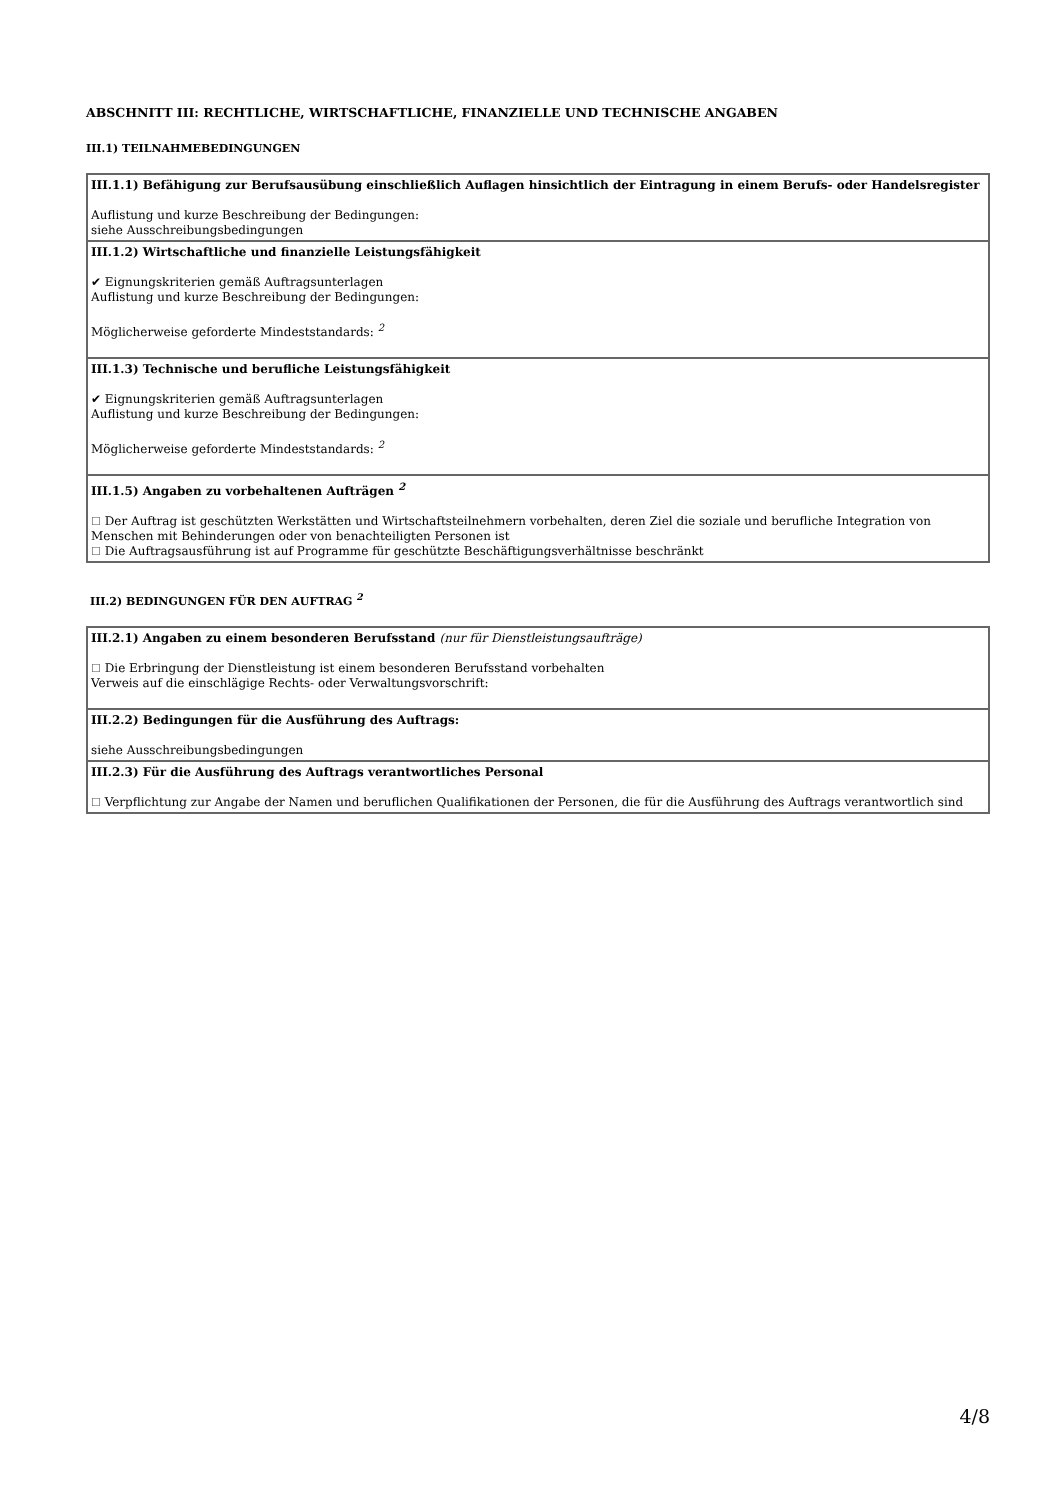ABSCHNITT III: RECHTLICHE, WIRTSCHAFTLICHE, FINANZIELLE UND TECHNISCHE ANGABEN
III.1) TEILNAHMEBEDINGUNGEN
III.1.1) Befähigung zur Berufsausübung einschließlich Auflagen hinsichtlich der Eintragung in einem Berufs- oder Handelsregister
Auflistung und kurze Beschreibung der Bedingungen:
siehe Ausschreibungsbedingungen
III.1.2) Wirtschaftliche und finanzielle Leistungsfähigkeit
✔ Eignungskriterien gemäß Auftragsunterlagen
Auflistung und kurze Beschreibung der Bedingungen:
Möglicherweise geforderte Mindeststandards: <sup>2</sup>
III.1.3) Technische und berufliche Leistungsfähigkeit
✔ Eignungskriterien gemäß Auftragsunterlagen
Auflistung und kurze Beschreibung der Bedingungen:
Möglicherweise geforderte Mindeststandards: <sup>2</sup>
III.1.5) Angaben zu vorbehaltenen Aufträgen <sup>2</sup>
☐ Der Auftrag ist geschützten Werkstätten und Wirtschaftsteilnehmern vorbehalten, deren Ziel die soziale und berufliche Integration von Menschen mit Behinderungen oder von benachteiligten Personen ist
☐ Die Auftragsausführung ist auf Programme für geschützte Beschäftigungsverhältnisse beschränkt
III.2) BEDINGUNGEN FÜR DEN AUFTRAG <sup>2</sup>
III.2.1) Angaben zu einem besonderen Berufsstand (nur für Dienstleistungsaufträge)
☐ Die Erbringung der Dienstleistung ist einem besonderen Berufsstand vorbehalten
Verweis auf die einschlägige Rechts- oder Verwaltungsvorschrift:
III.2.2) Bedingungen für die Ausführung des Auftrags:
siehe Ausschreibungsbedingungen
III.2.3) Für die Ausführung des Auftrags verantwortliches Personal
☐ Verpflichtung zur Angabe der Namen und beruflichen Qualifikationen der Personen, die für die Ausführung des Auftrags verantwortlich sind
4/8